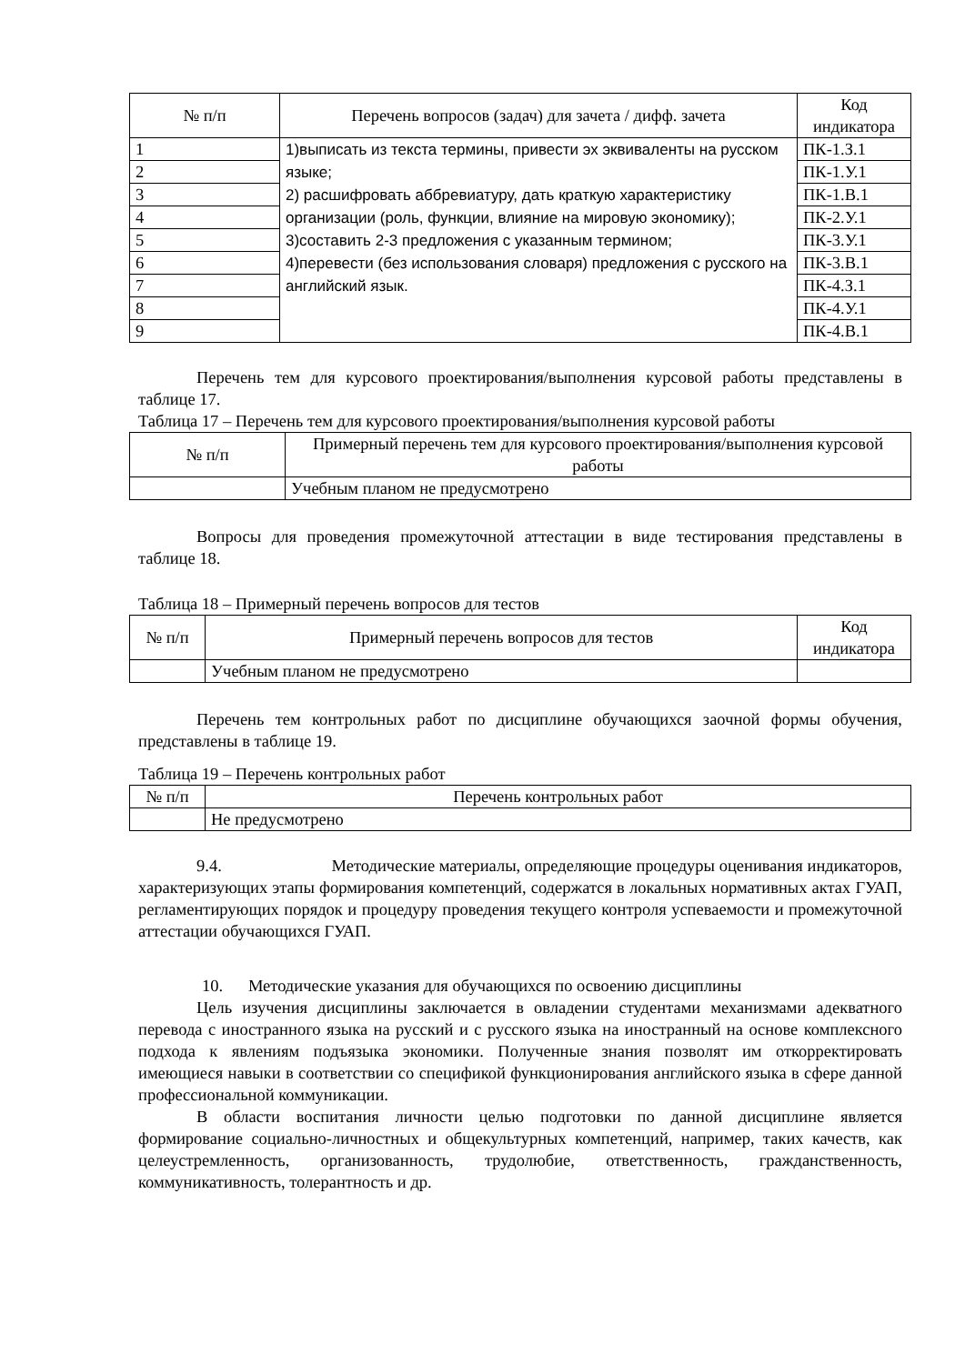| № п/п | Перечень вопросов (задач) для зачета / дифф. зачета | Код индикатора |
| --- | --- | --- |
| 1 | 1)выписать из текста термины, привести эх эквиваленты на русском языке; 2) расшифровать аббревиатуру, дать краткую характеристику организации (роль, функции, влияние на мировую экономику); 3)составить 2-3 предложения с указанным термином; 4)перевести (без использования словаря) предложения с русского на английский язык. | ПК-1.З.1 |
| 2 | | ПК-1.У.1 |
| 3 | | ПК-1.В.1 |
| 4 | | ПК-2.У.1 |
| 5 | | ПК-3.У.1 |
| 6 | | ПК-3.В.1 |
| 7 | | ПК-4.З.1 |
| 8 | | ПК-4.У.1 |
| 9 | | ПК-4.В.1 |
Перечень тем для курсового проектирования/выполнения курсовой работы представлены в таблице 17.
Таблица 17 – Перечень тем для курсового проектирования/выполнения курсовой работы
| № п/п | Примерный перечень тем для курсового проектирования/выполнения курсовой работы |
| --- | --- |
| | Учебным планом не предусмотрено |
Вопросы для проведения промежуточной аттестации в виде тестирования представлены в таблице 18.
Таблица 18 – Примерный перечень вопросов для тестов
| № п/п | Примерный перечень вопросов для тестов | Код индикатора |
| --- | --- | --- |
| | Учебным планом не предусмотрено | |
Перечень тем контрольных работ по дисциплине обучающихся заочной формы обучения, представлены в таблице 19.
Таблица 19 – Перечень контрольных работ
| № п/п | Перечень контрольных работ |
| --- | --- |
| | Не предусмотрено |
9.4. Методические материалы, определяющие процедуры оценивания индикаторов, характеризующих этапы формирования компетенций, содержатся в локальных нормативных актах ГУАП, регламентирующих порядок и процедуру проведения текущего контроля успеваемости и промежуточной аттестации обучающихся ГУАП.
10. Методические указания для обучающихся по освоению дисциплины
Цель изучения дисциплины заключается в овладении студентами механизмами адекватного перевода с иностранного языка на русский и с русского языка на иностранный на основе комплексного подхода к явлениям подъязыка экономики. Полученные знания позволят им откорректировать имеющиеся навыки в соответствии со спецификой функционирования английского языка в сфере данной профессиональной коммуникации.
В области воспитания личности целью подготовки по данной дисциплине является формирование социально-личностных и общекультурных компетенций, например, таких качеств, как целеустремленность, организованность, трудолюбие, ответственность, гражданственность, коммуникативность, толерантность и др.